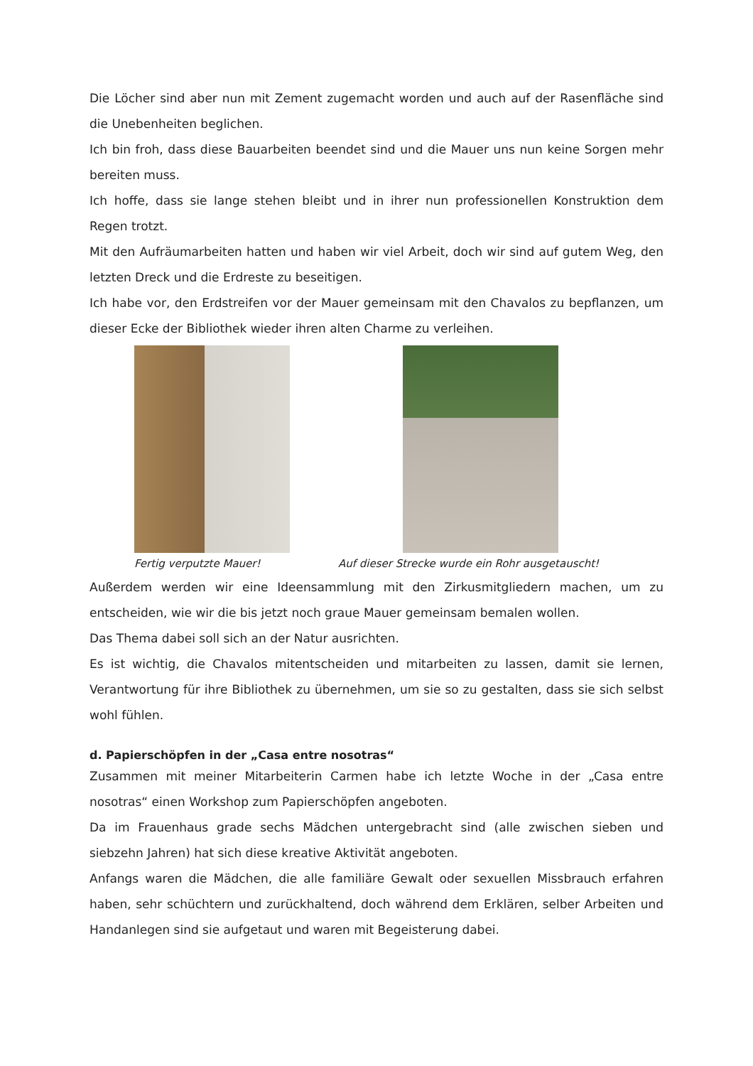Die Löcher sind aber nun mit Zement zugemacht worden und auch auf der Rasenfläche sind die Unebenheiten beglichen.
Ich bin froh, dass diese Bauarbeiten beendet sind und die Mauer uns nun keine Sorgen mehr bereiten muss.
Ich hoffe, dass sie lange stehen bleibt und in ihrer nun professionellen Konstruktion dem Regen trotzt.
Mit den Aufräumarbeiten hatten und haben wir viel Arbeit, doch wir sind auf gutem Weg, den letzten Dreck und die Erdreste zu beseitigen.
Ich habe vor, den Erdstreifen vor der Mauer gemeinsam mit den Chavalos zu bepflanzen, um dieser Ecke der Bibliothek wieder ihren alten Charme zu verleihen.
Fertig verputzte Mauer! Auf dieser Strecke wurde ein Rohr ausgetauscht!
Außerdem werden wir eine Ideensammlung mit den Zirkusmitgliedern machen, um zu entscheiden, wie wir die bis jetzt noch graue Mauer gemeinsam bemalen wollen.
Das Thema dabei soll sich an der Natur ausrichten.
Es ist wichtig, die Chavalos mitentscheiden und mitarbeiten zu lassen, damit sie lernen, Verantwortung für ihre Bibliothek zu übernehmen, um sie so zu gestalten, dass sie sich selbst wohl fühlen.
d. Papierschöpfen in der „Casa entre nosotras“
Zusammen mit meiner Mitarbeiterin Carmen habe ich letzte Woche in der „Casa entre nosotras“ einen Workshop zum Papierschöpfen angeboten.
Da im Frauenhaus grade sechs Mädchen untergebracht sind (alle zwischen sieben und siebzehn Jahren) hat sich diese kreative Aktivität angeboten.
Anfangs waren die Mädchen, die alle familiäre Gewalt oder sexuellen Missbrauch erfahren haben, sehr schüchtern und zurückhaltend, doch während dem Erklären, selber Arbeiten und Handanlegen sind sie aufgetaut und waren mit Begeisterung dabei.